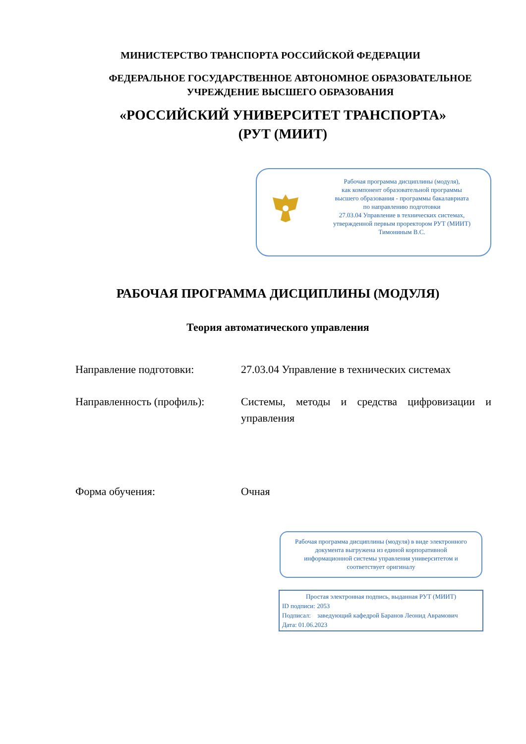МИНИСТЕРСТВО ТРАНСПОРТА РОССИЙСКОЙ ФЕДЕРАЦИИ
ФЕДЕРАЛЬНОЕ ГОСУДАРСТВЕННОЕ АВТОНОМНОЕ ОБРАЗОВАТЕЛЬНОЕ
УЧРЕЖДЕНИЕ ВЫСШЕГО ОБРАЗОВАНИЯ
«РОССИЙСКИЙ УНИВЕРСИТЕТ ТРАНСПОРТА»
(РУТ (МИИТ)
Рабочая программа дисциплины (модуля),
как компонент образовательной программы
высшего образования - программы бакалавриата
по направлению подготовки
27.03.04 Управление в технических системах,
утвержденной первым проректором РУТ (МИИТ)
Тимониным В.С.
РАБОЧАЯ ПРОГРАММА ДИСЦИПЛИНЫ (МОДУЛЯ)
Теория автоматического управления
Направление подготовки: 27.03.04 Управление в технических системах
Направленность (профиль): Системы, методы и средства цифровизации и управления
Форма обучения: Очная
Рабочая программа дисциплины (модуля) в виде электронного документа выгружена из единой корпоративной информационной системы управления университетом и соответствует оригиналу
Простая электронная подпись, выданная РУТ (МИИТ)
ID подписи: 2053
Подписал: заведующий кафедрой Баранов Леонид Аврамович
Дата: 01.06.2023